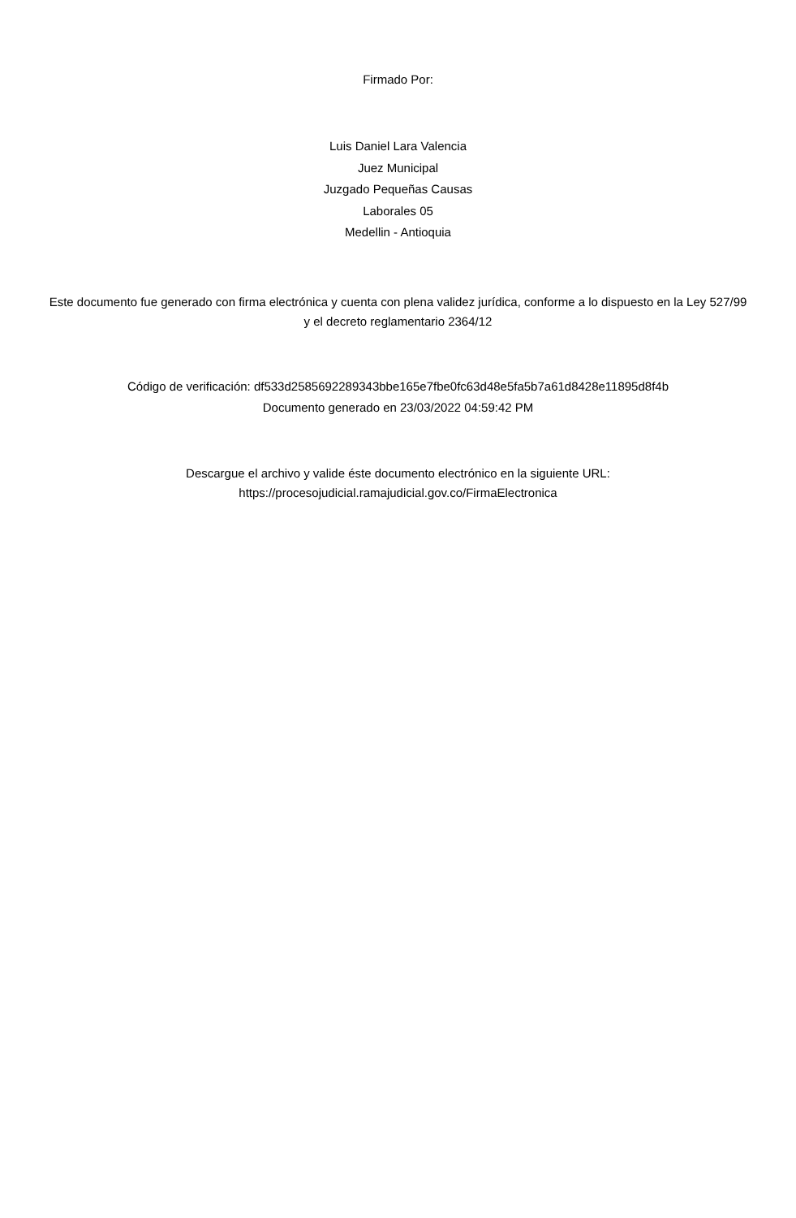Firmado Por:
Luis Daniel Lara Valencia
Juez Municipal
Juzgado Pequeñas Causas
Laborales 05
Medellin - Antioquia
Este documento fue generado con firma electrónica y cuenta con plena validez jurídica, conforme a lo dispuesto en la Ley 527/99 y el decreto reglamentario 2364/12
Código de verificación: df533d2585692289343bbe165e7fbe0fc63d48e5fa5b7a61d8428e11895d8f4b
Documento generado en 23/03/2022 04:59:42 PM
Descargue el archivo y valide éste documento electrónico en la siguiente URL:
https://procesojudicial.ramajudicial.gov.co/FirmaElectronica